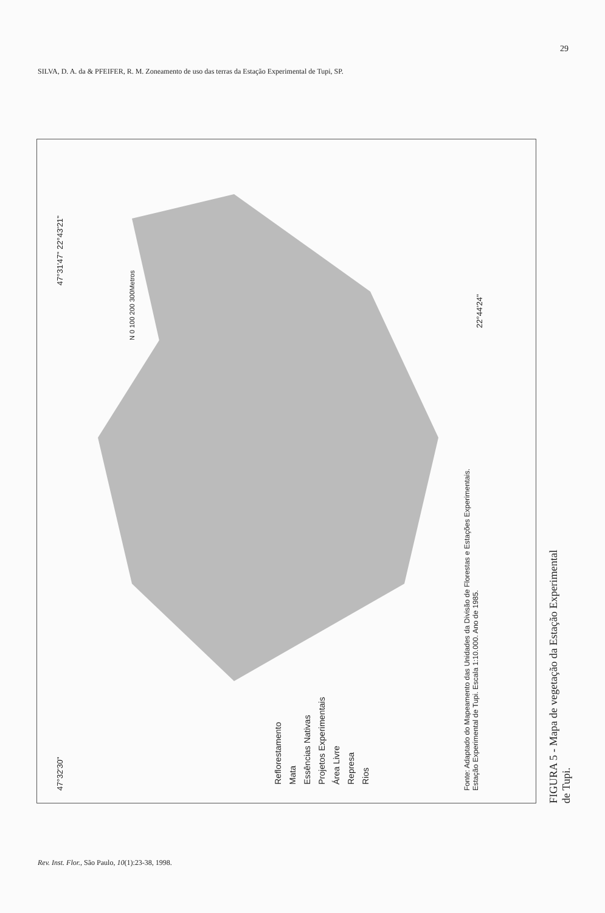29
SILVA, D. A. da & PFEIFER, R. M. Zoneamento de uso das terras da Estação Experimental de Tupi, SP.
47°31'47" 22°43'21"
N 0 100 200 300Metros
47°32'30"
22°44'24"
Reflorestamento
Mata
Essências Nativas
Projetos Experimentais
Área Livre
Represa
Rios
Fonte: Adaptado do Mapeamento das Unidades da Divisão de Florestas e Estações Experimentais.
Estação Experimental de Tupi. Escala 1:10.000. Ano de 1985.
FIGURA 5 - Mapa de vegetação da Estação Experimental de Tupi.
Rev. Inst. Flor., São Paulo, 10(1):23-38, 1998.